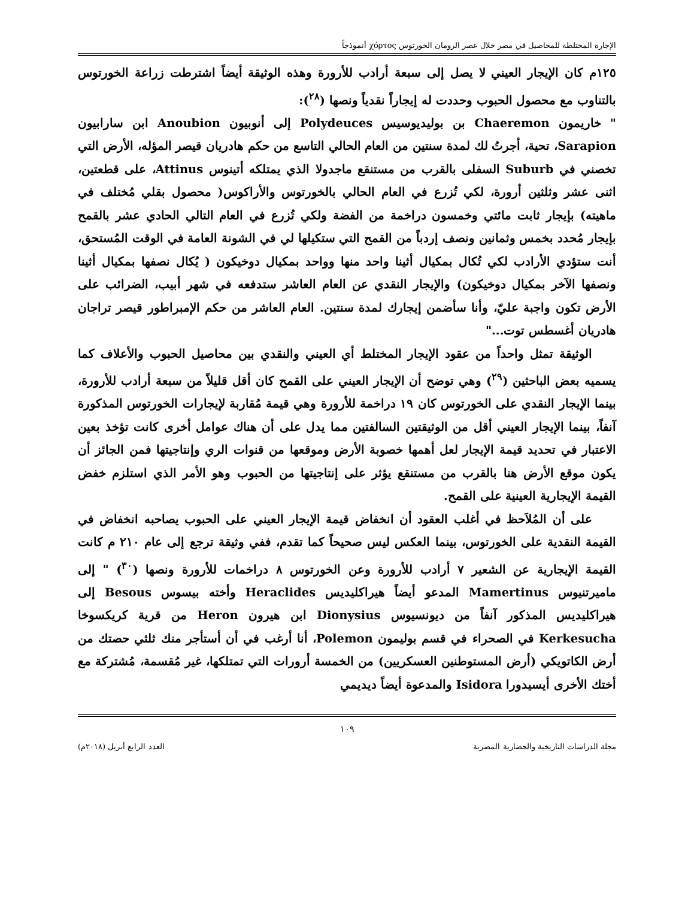الإجارة المختلطة للمحاصيل في مصر خلال عصر الرومان الخورتوس χόρτος أنموذجاً
١٢٥م كان الإيجار العيني لا يصل إلى سبعة أرادب للأرورة وهذه الوثيقة أيضاً اشترطت زراعة الخورتوس بالتناوب مع محصول الحبوب وحددت له إيجاراً نقدياً ونصها (<sup>٢٨</sup>):
" خاريمون Chaeremon بن بوليديوسيس Polydeuces إلى أنوبيون Anoubion ابن سارابيون Sarapion، تحية، أجرتُ لك لمدة سنتين من العام الحالي التاسع من حكم هادريان قيصر المؤله، الأرض التي تخصني في Suburb السفلى بالقرب من مستنقع ماجدولا الذي يمتلكه أتينوس Attinus، على قطعتين، اثنى عشر وثلثين أرورة، لكي تُزرع في العام الحالي بالخورتوس والأراكوس( محصول بقلي مُختلف في ماهيته) بإيجار ثابت مائتي وخمسون دراخمة من الفضة ولكي تُزرع في العام التالي الحادي عشر بالقمح بإيجار مُحدد بخمس وثمانين ونصف إردباً من القمح التي ستكيلها لي في الشونة العامة في الوقت المُستحق، أنت ستؤدي الأرادب لكي تُكال بمكيال أثينا واحد منها وواحد بمكيال دوخيكون ( يُكال نصفها بمكيال أثينا ونصفها الآخر بمكيال دوخيكون) والإيجار النقدي عن العام العاشر ستدفعه في شهر أبيب، الضرائب على الأرض تكون واجبة عليّ، وأنا سأضمن إيجارك لمدة سنتين. العام العاشر من حكم الإمبراطور قيصر تراجان هادريان أغسطس توت..."
الوثيقة تمثل واحداً من عقود الإيجار المختلط أي العيني والنقدي بين محاصيل الحبوب والأعلاف كما يسميه بعض الباحثين (<sup>٢٩</sup>) وهي توضح أن الإيجار العيني على القمح كان أقل قليلاً من سبعة أرادب للأرورة، بينما الإيجار النقدي على الخورتوس كان ١٩ دراخمة للأرورة وهي قيمة مُقاربة لإيجارات الخورتوس المذكورة آنفاً، بينما الإيجار العيني أقل من الوثيقتين السالفتين مما يدل على أن هناك عوامل أخرى كانت تؤخذ بعين الاعتبار في تحديد قيمة الإيجار لعل أهمها خصوبة الأرض وموقعها من قنوات الري وإنتاجيتها فمن الجائز أن يكون موقع الأرض هنا بالقرب من مستنقع يؤثر على إنتاجيتها من الحبوب وهو الأمر الذي استلزم خفض القيمة الإيجارية العينية على القمح.
على أن المُلاَحظ في أغلب العقود أن انخفاض قيمة الإيجار العيني على الحبوب يصاحبه انخفاض في القيمة النقدية على الخورتوس، بينما العكس ليس صحيحاً كما تقدم، ففي وثيقة ترجع إلى عام ٢١٠ م كانت القيمة الإيجارية عن الشعير ٧ أرادب للأرورة وعن الخورتوس ٨ دراخمات للأرورة ونصها (<sup>٣٠</sup>) " إلى ماميرتنيوس Mamertinus المدعو أيضاً هيراكليديس Heraclides وأخته بيسوس Besous إلى هيراكليديس المذكور آنفاً من ديونسيوس Dionysius ابن هيرون Heron من قرية كريكسوخا Kerkesucha في الصحراء في قسم بوليمون Polemon، أنا أرغب في أن أستأجر منك ثلثي حصتك من أرض الكاتويكي (أرض المستوطنين العسكريين) من الخمسة أرورات التي تمتلكها، غير مُقسمة، مُشتركة مع أختك الأخرى أيسيدورا Isidora والمدعوة أيضاً ديديمي
١٠٩
مجلة الدراسات التاريخية والحضارية المصرية العدد الرابع أبريل (٢٠١٨م)